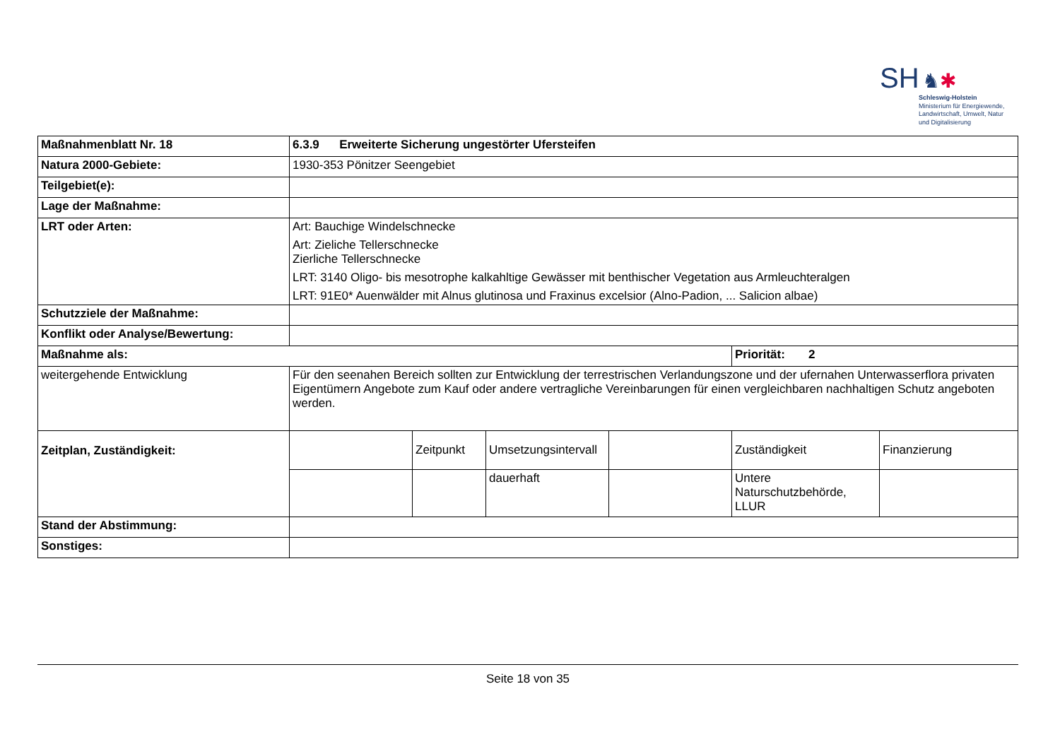SH ♞✱
Schleswig-Holstein
Ministerium für Energiewende,
Landwirtschaft, Umwelt, Natur
und Digitalisierung
| Maßnahmenblatt Nr. 18 | 6.3.9 Erweiterte Sicherung ungestörter Ufersteifen | | | | | |
| Natura 2000-Gebiete: | 1930-353 Pönitzer Seengebiet | | | | | |
| Teilgebiet(e): | | | | | | |
| Lage der Maßnahme: | | | | | | |
| LRT oder Arten: | Art: Bauchige Windelschnecke Art: Zieliche Tellerschnecke Zierliche Tellerschnecke LRT: 3140 Oligo- bis mesotrophe kalkahltige Gewässer mit benthischer Vegetation aus Armleuchteralgen LRT: 91E0* Auenwälder mit Alnus glutinosa und Fraxinus excelsior (Alno-Padion, ... Salicion albae) | | | | | |
| Schutzziele der Maßnahme: | | | | | | |
| Konflikt oder Analyse/Bewertung: | | | | | | |
| Maßnahme als: | | | | | Priorität: 2 | |
| weitergehende Entwicklung | Für den seenahen Bereich sollten zur Entwicklung der terrestrischen Verlandungszone und der ufernahen Unterwasserflora privaten Eigentümern Angebote zum Kauf oder andere vertragliche Vereinbarungen für einen vergleichbaren nachhaltigen Schutz angeboten werden. | | | | | |
| Zeitplan, Zuständigkeit: | | Zeitpunkt | Umsetzungsintervall | | Zuständigkeit | Finanzierung |
| | | | dauerhaft | | Untere Naturschutzbehörde, LLUR | |
| Stand der Abstimmung: | | | | | | |
| Sonstiges: | | | | | | |
Seite 18 von 35